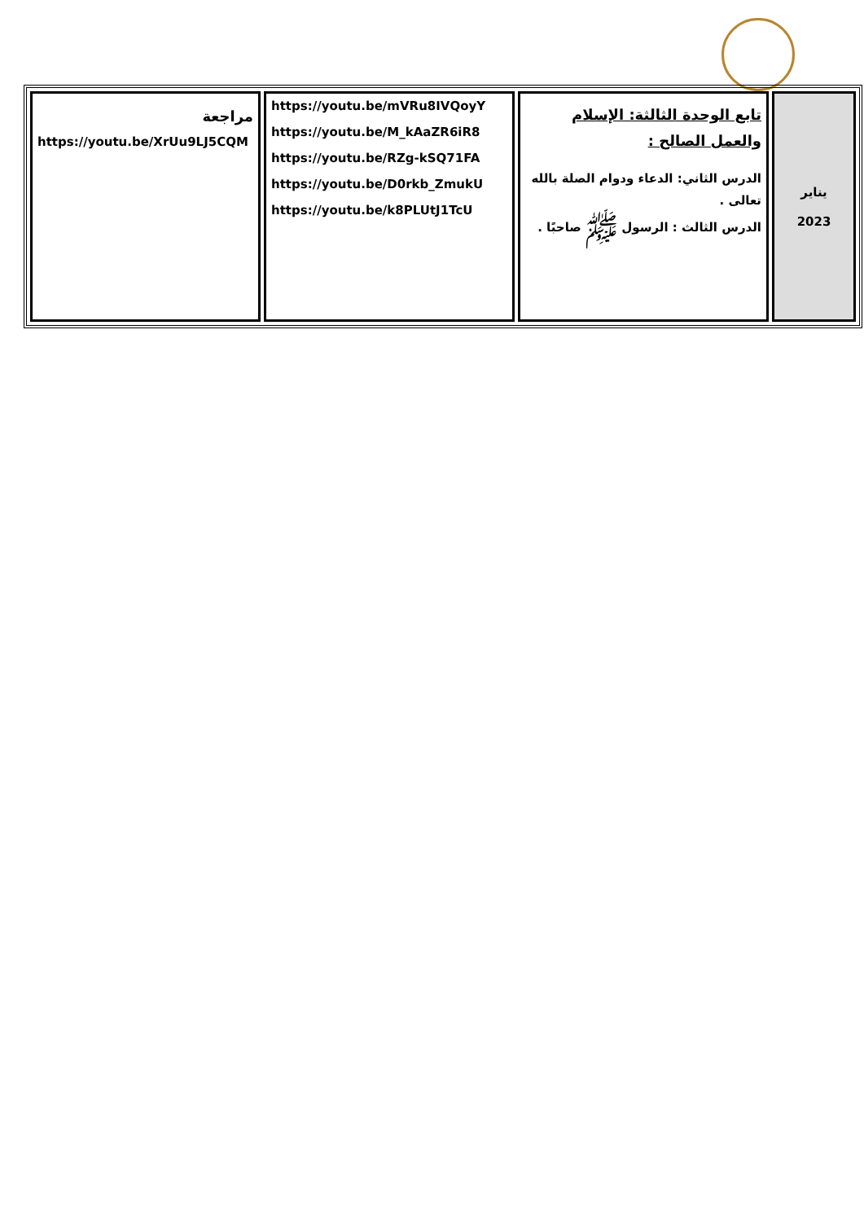| يناير 2023 | تابع الوحدة الثالثة: الإسلام والعمل الصالح : الدرس الثاني: الدعاء ودوام الصلة بالله تعالى . الدرس الثالث : الرسول ﷺ صاحبًا . | https://youtu.be/mVRu8IVQoyY https://youtu.be/M_kAaZR6iR8 https://youtu.be/RZg-kSQ71FA https://youtu.be/D0rkb_ZmukU https://youtu.be/k8PLUtJ1TcU | مراجعة https://youtu.be/XrUu9LJ5CQM |